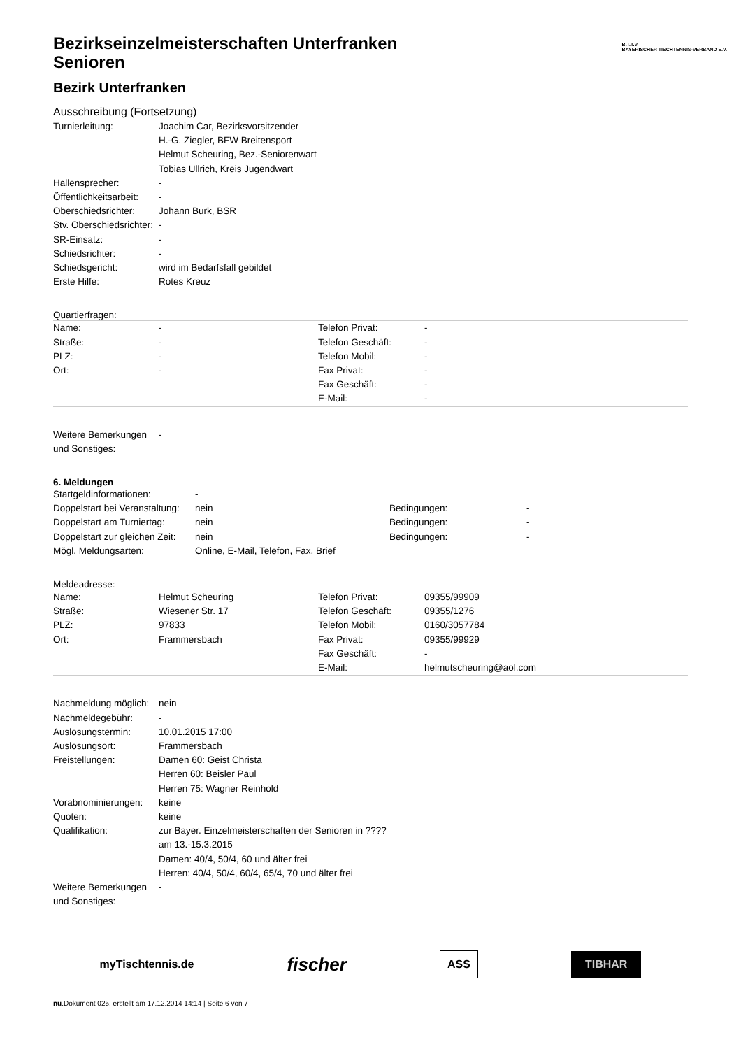B.T.T.V.
BAYERISCHER TISCHTENNIS-VERBAND E.V.
Bezirkseinzelmeisterschaften Unterfranken
Senioren
Bezirk Unterfranken
Ausschreibung (Fortsetzung)
| Turnierleitung: | Joachim Car, Bezirksvorsitzender H.-G. Ziegler, BFW Breitensport Helmut Scheuring, Bez.-Seniorenwart Tobias Ullrich, Kreis Jugendwart |
| Hallensprecher: | - |
| Öffentlichkeitsarbeit: | - |
| Oberschiedsrichter: | Johann Burk, BSR |
| Stv. Oberschiedsrichter: | - |
| SR-Einsatz: | - |
| Schiedsrichter: | - |
| Schiedsgericht: | wird im Bedarfsfall gebildet |
| Erste Hilfe: | Rotes Kreuz |
Quartierfragen:
| Name: | - | Telefon Privat: | - |
| Straße: | - | Telefon Geschäft: | - |
| PLZ: | - | Telefon Mobil: | - |
| Ort: | - | Fax Privat: | - |
| | | Fax Geschäft: | - |
| | | E-Mail: | - |
| Weitere Bemerkungen und Sonstiges: | - |
6. Meldungen
| Startgeldinformationen: | - | | |
| Doppelstart bei Veranstaltung: | nein | Bedingungen: | - |
| Doppelstart am Turniertag: | nein | Bedingungen: | - |
| Doppelstart zur gleichen Zeit: | nein | Bedingungen: | - |
| Mögl. Meldungsarten: | Online, E-Mail, Telefon, Fax, Brief | | |
Meldeadresse:
| Name: | Helmut Scheuring | Telefon Privat: | 09355/99909 |
| Straße: | Wiesener Str. 17 | Telefon Geschäft: | 09355/1276 |
| PLZ: | 97833 | Telefon Mobil: | 0160/3057784 |
| Ort: | Frammersbach | Fax Privat: | 09355/99929 |
| | | Fax Geschäft: | - |
| | | E-Mail: | helmutscheuring@aol.com |
| Nachmeldung möglich: | nein |
| Nachmeldegebühr: | - |
| Auslosungstermin: | 10.01.2015 17:00 |
| Auslosungsort: | Frammersbach |
| Freistellungen: | Damen 60: Geist Christa Herren 60: Beisler Paul Herren 75: Wagner Reinhold |
| Vorabnominierungen: | keine |
| Quoten: | keine |
| Qualifikation: | zur Bayer. Einzelmeisterschaften der Senioren in ???? am 13.-15.3.2015 Damen: 40/4, 50/4, 60 und älter frei Herren: 40/4, 50/4, 60/4, 65/4, 70 und älter frei |
| Weitere Bemerkungen und Sonstiges: | - |
myTischtennis.de fischer ASS TIBHAR
nu.Dokument 025, erstellt am 17.12.2014 14:14 | Seite 6 von 7